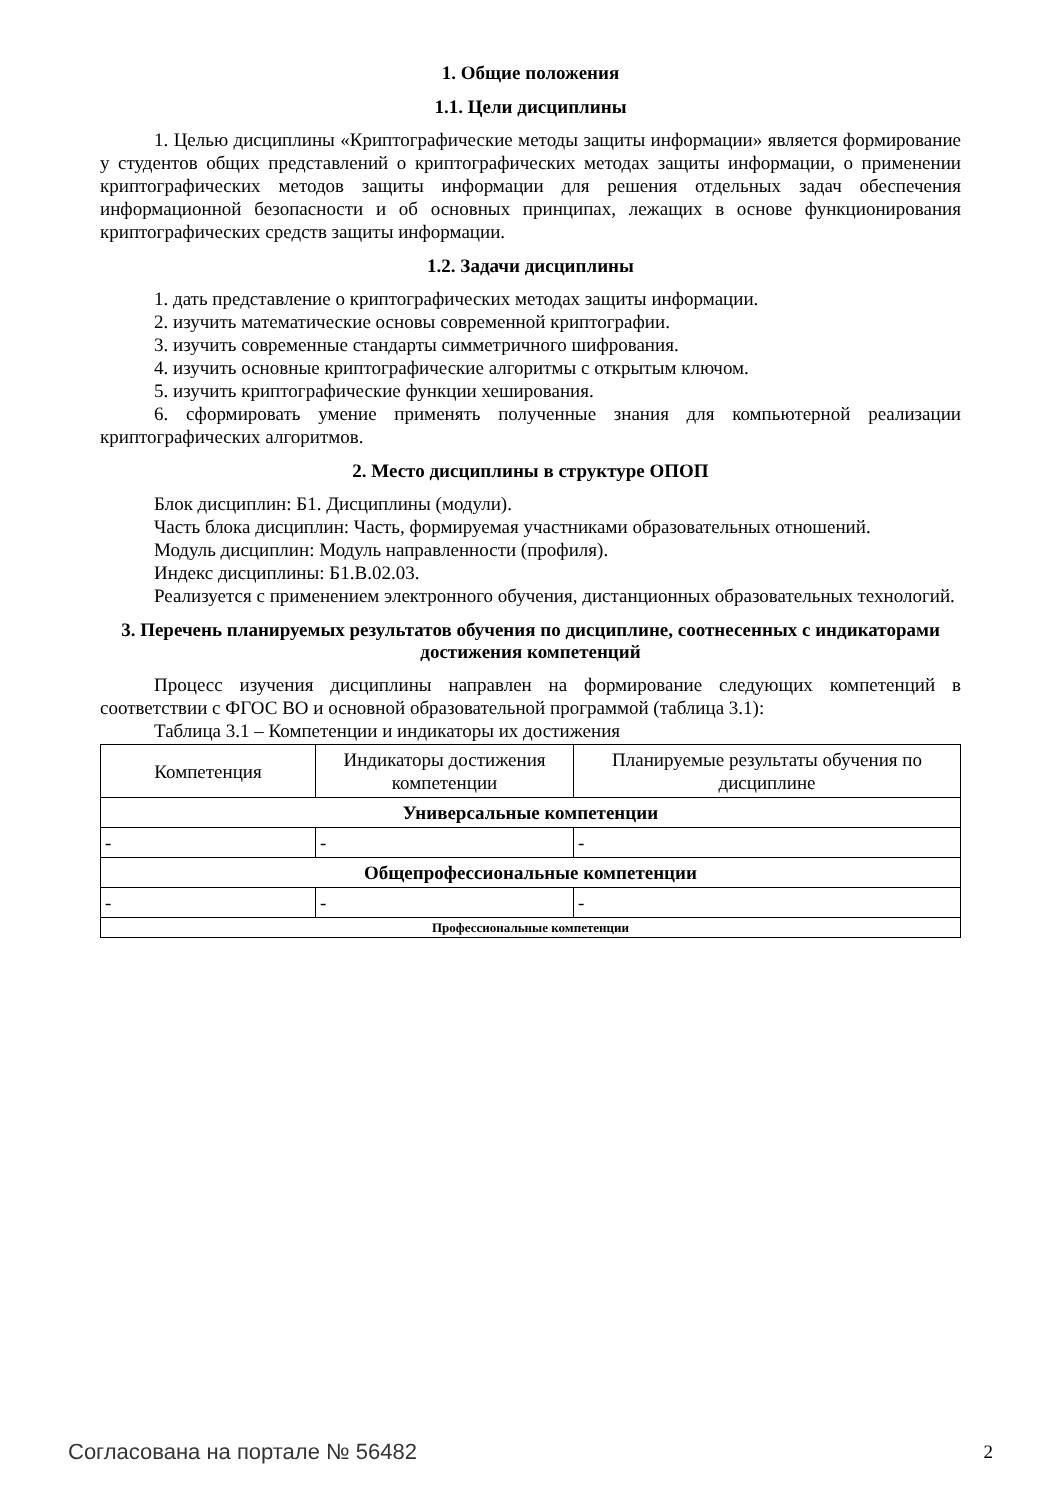1. Общие положения
1.1. Цели дисциплины
1. Целью дисциплины «Криптографические методы защиты информации» является формирование у студентов общих представлений о криптографических методах защиты информации, о применении криптографических методов защиты информации для решения отдельных задач обеспечения информационной безопасности и об основных принципах, лежащих в основе функционирования криптографических средств защиты информации.
1.2. Задачи дисциплины
1. дать представление о криптографических методах защиты информации.
2. изучить математические основы современной криптографии.
3. изучить современные стандарты симметричного шифрования.
4. изучить основные криптографические алгоритмы с открытым ключом.
5. изучить криптографические функции хеширования.
6. сформировать умение применять полученные знания для компьютерной реализации криптографических алгоритмов.
2. Место дисциплины в структуре ОПОП
Блок дисциплин: Б1. Дисциплины (модули).
Часть блока дисциплин: Часть, формируемая участниками образовательных отношений.
Модуль дисциплин: Модуль направленности (профиля).
Индекс дисциплины: Б1.В.02.03.
Реализуется с применением электронного обучения, дистанционных образовательных технологий.
3. Перечень планируемых результатов обучения по дисциплине, соотнесенных с индикаторами достижения компетенций
Процесс изучения дисциплины направлен на формирование следующих компетенций в соответствии с ФГОС ВО и основной образовательной программой (таблица 3.1):
Таблица 3.1 – Компетенции и индикаторы их достижения
| Компетенция | Индикаторы достижения компетенции | Планируемые результаты обучения по дисциплине |
| --- | --- | --- |
| Универсальные компетенции | | |
| - | - | - |
| Общепрофессиональные компетенции | | |
| - | - | - |
| Профессиональные компетенции | | |
Согласована на портале № 56482 2